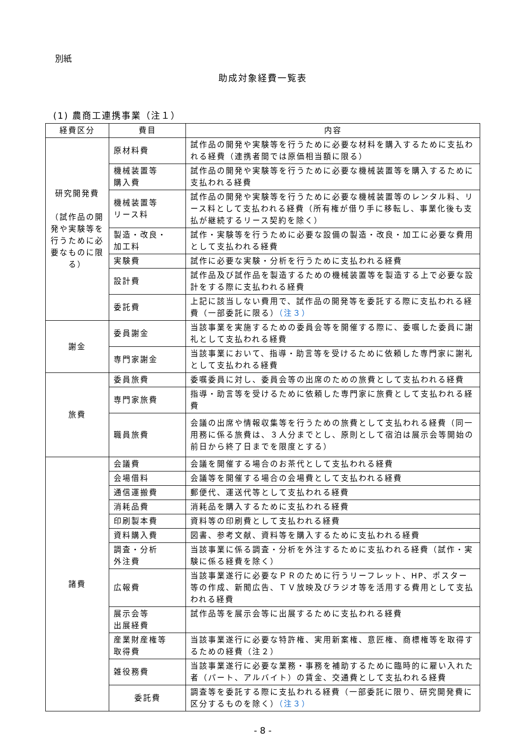別紙
助成対象経費一覧表
(1) 農商工連携事業（注１）
| 経費区分 | 費目 | 内容 |
| --- | --- | --- |
| 研究開発費 （試作品の開発や実験等を行うために必要なものに限る） | 原材料費 | 試作品の開発や実験等を行うために必要な材料を購入するために支払われる経費（連携者間では原価相当額に限る） |
| | 機械装置等 購入費 | 試作品の開発や実験等を行うために必要な機械装置等を購入するために支払われる経費 |
| | 機械装置等 リース料 | 試作品の開発や実験等を行うために必要な機械装置等のレンタル料、リース料として支払われる経費（所有権が借り手に移転し、事業化後も支払が継続するリース契約を除く） |
| | 製造・改良・ 加工料 | 試作・実験等を行うために必要な設備の製造・改良・加工に必要な費用として支払われる経費 |
| | 実験費 | 試作に必要な実験・分析を行うために支払われる経費 |
| | 設計費 | 試作品及び試作品を製造するための機械装置等を製造する上で必要な設計をする際に支払われる経費 |
| | 委託費 | 上記に該当しない費用で、試作品の開発等を委託する際に支払われる経費（一部委託に限る） （注３） |
| 謝金 | 委員謝金 | 当該事業を実施するための委員会等を開催する際に、委嘱した委員に謝礼として支払われる経費 |
| | 専門家謝金 | 当該事業において、指導・助言等を受けるために依頼した専門家に謝礼として支払われる経費 |
| 旅費 | 委員旅費 | 委嘱委員に対し、委員会等の出席のための旅費として支払われる経費 |
| | 専門家旅費 | 指導・助言等を受けるために依頼した専門家に旅費として支払われる経費 |
| | 職員旅費 | 会議の出席や情報収集等を行うための旅費として支払われる経費（同一用務に係る旅費は、３人分までとし、原則として宿泊は展示会等開始の前日から終了日までを限度とする） |
| 諸費 | 会議費 | 会議を開催する場合のお茶代として支払われる経費 |
| | 会場借料 | 会議等を開催する場合の会場費として支払われる経費 |
| | 通信運搬費 | 郵便代、運送代等として支払われる経費 |
| | 消耗品費 | 消耗品を購入するために支払われる経費 |
| | 印刷製本費 | 資料等の印刷費として支払われる経費 |
| | 資料購入費 | 図書、参考文献、資料等を購入するために支払われる経費 |
| | 調査・分析 外注費 | 当該事業に係る調査・分析を外注するために支払われる経費（試作・実験に係る経費を除く） |
| | 広報費 | 当該事業遂行に必要なＰＲのために行うリーフレット、HP、ポスター等の作成、新聞広告、ＴＶ放映及びラジオ等を活用する費用として支払われる経費 |
| | 展示会等 出展経費 | 試作品等を展示会等に出展するために支払われる経費 |
| | 産業財産権等 取得費 | 当該事業遂行に必要な特許権、実用新案権、意匠権、商標権等を取得するための経費（注２） |
| | 雑役務費 | 当該事業遂行に必要な業務・事務を補助するために臨時的に雇い入れた者（パート、アルバイト）の賃金、交通費として支払われる経費 |
| | 委託費 | 調査等を委託する際に支払われる経費（一部委託に限り、研究開発費に区分するものを除く） （注３） |
- 8 -